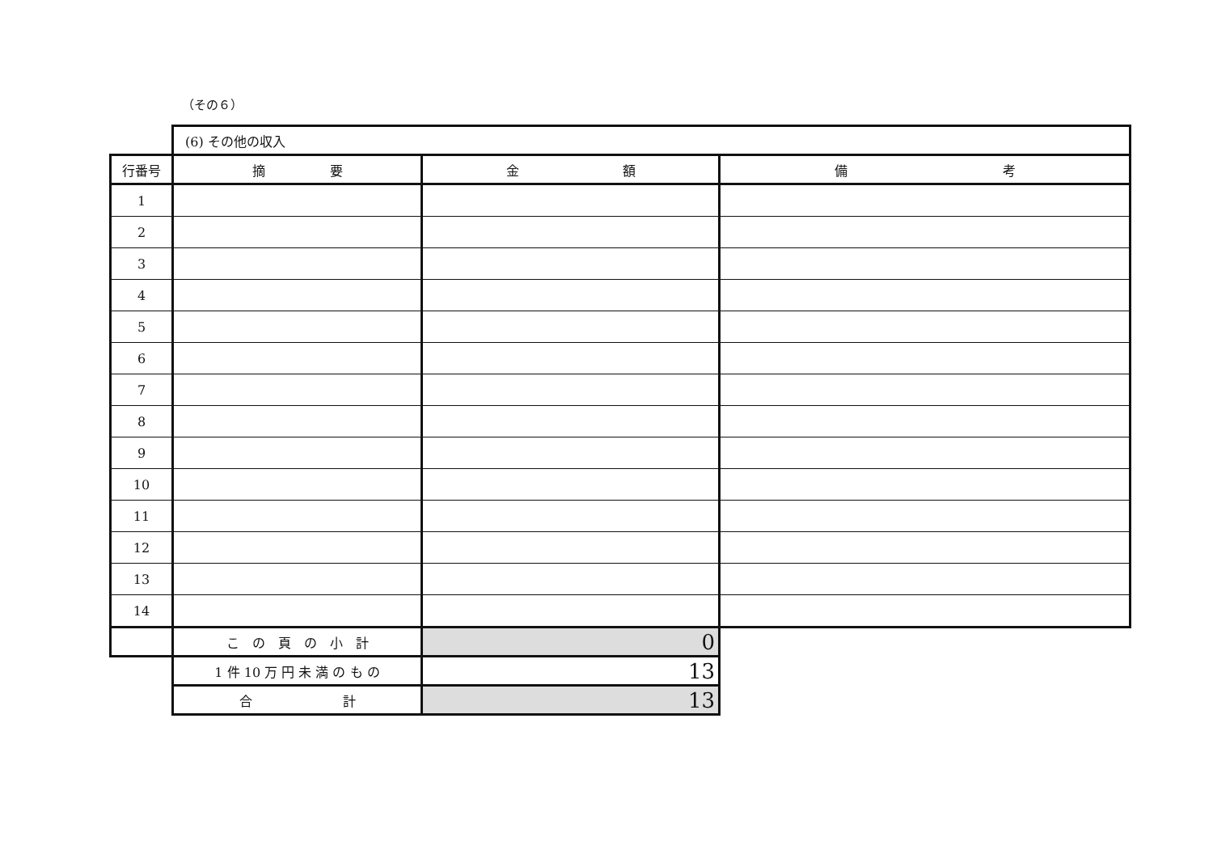（その６）
| | (6) その他の収入 | | |
| 行番号 | 摘 要 | 金 額 | 備 考 |
| 1 | | | |
| 2 | | | |
| 3 | | | |
| 4 | | | |
| 5 | | | |
| 6 | | | |
| 7 | | | |
| 8 | | | |
| 9 | | | |
| 10 | | | |
| 11 | | | |
| 12 | | | |
| 13 | | | |
| 14 | | | |
| | こ の 頁 の 小 計 | 0 | |
| | 1 件 10 万 円 未 満 の も の | 13 | |
| | 合 計 | 13 | |